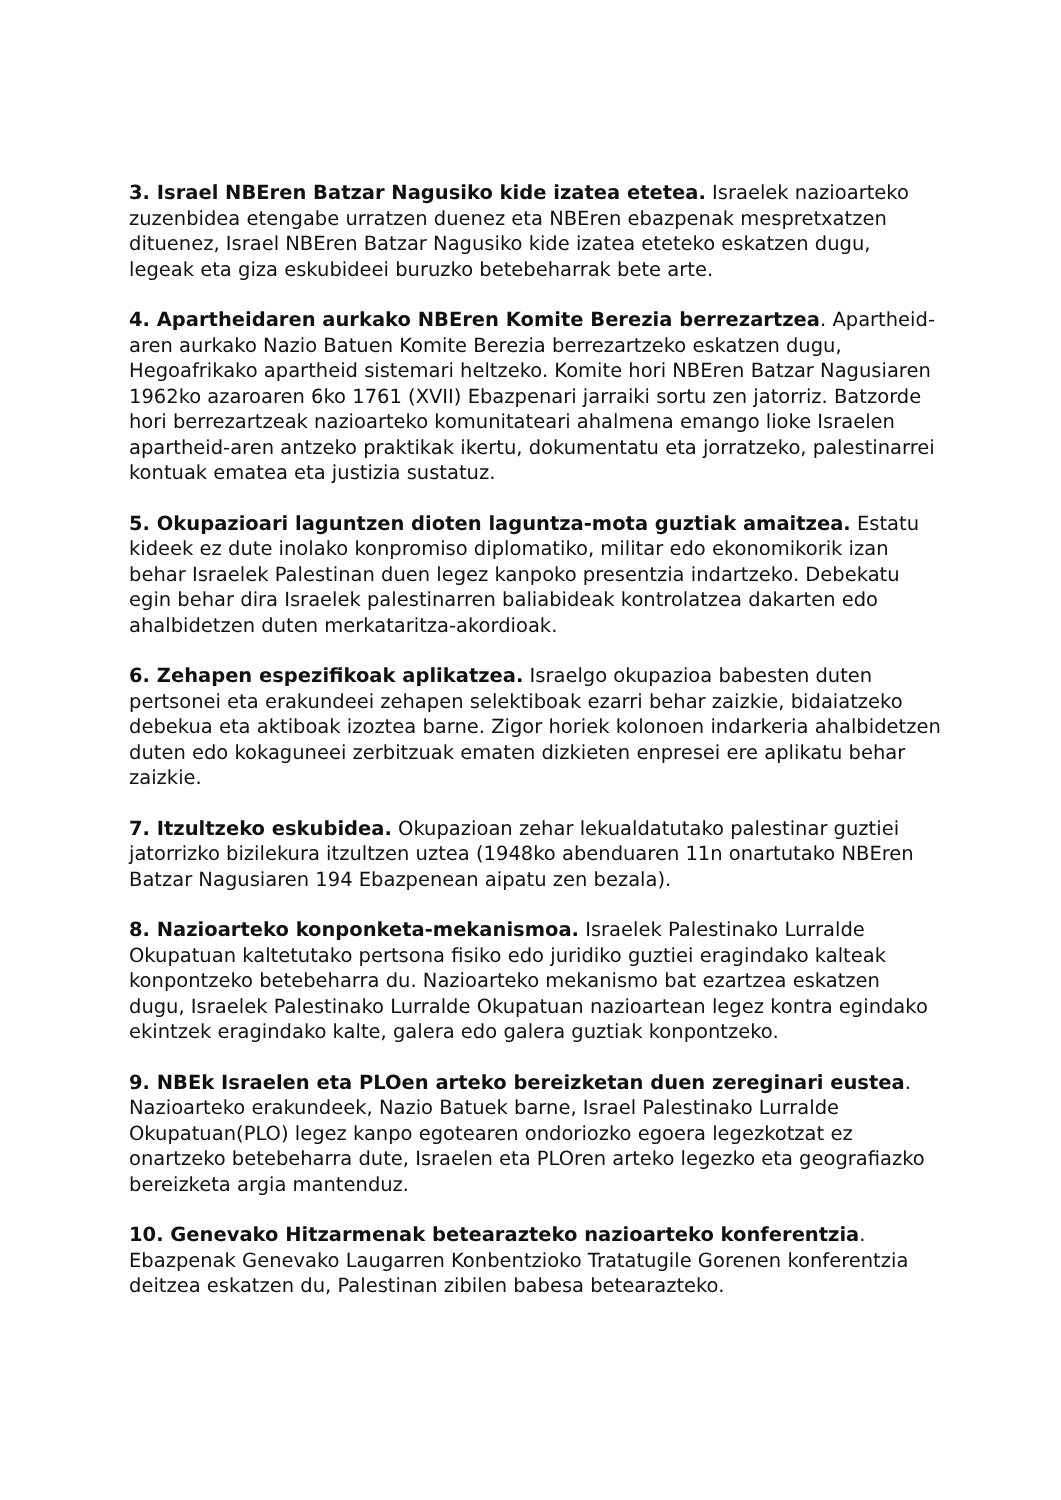3. Israel NBEren Batzar Nagusiko kide izatea etetea. Israelek nazioarteko zuzenbidea etengabe urratzen duenez eta NBEren ebazpenak mespretxatzen dituenez, Israel NBEren Batzar Nagusiko kide izatea eteteko eskatzen dugu, legeak eta giza eskubideei buruzko betebeharrak bete arte.
4. Apartheidaren aurkako NBEren Komite Berezia berrezartzea. Apartheid-aren aurkako Nazio Batuen Komite Berezia berrezartzeko eskatzen dugu, Hegoafrikako apartheid sistemari heltzeko. Komite hori NBEren Batzar Nagusiaren 1962ko azaroaren 6ko 1761 (XVII) Ebazpenari jarraiki sortu zen jatorriz. Batzorde hori berrezartzeak nazioarteko komunitateari ahalmena emango lioke Israelen apartheid-aren antzeko praktikak ikertu, dokumentatu eta jorratzeko, palestinarrei kontuak ematea eta justizia sustatuz.
5. Okupazioari laguntzen dioten laguntza-mota guztiak amaitzea. Estatu kideek ez dute inolako konpromiso diplomatiko, militar edo ekonomikorik izan behar Israelek Palestinan duen legez kanpoko presentzia indartzeko. Debekatu egin behar dira Israelek palestinarren baliabideak kontrolatzea dakarten edo ahalbidetzen duten merkataritza-akordioak.
6. Zehapen espezifikoak aplikatzea. Israelgo okupazioa babesten duten pertsonei eta erakundeei zehapen selektiboak ezarri behar zaizkie, bidaiatzeko debekua eta aktiboak izoztea barne. Zigor horiek kolonoen indarkeria ahalbidetzen duten edo kokaguneei zerbitzuak ematen dizkieten enpresei ere aplikatu behar zaizkie.
7. Itzultzeko eskubidea. Okupazioan zehar lekualdatutako palestinar guztiei jatorrizko bizilekura itzultzen uztea (1948ko abenduaren 11n onartutako NBEren Batzar Nagusiaren 194 Ebazpenean aipatu zen bezala).
8. Nazioarteko konponketa-mekanismoa. Israelek Palestinako Lurralde Okupatuan kaltetutako pertsona fisiko edo juridiko guztiei eragindako kalteak konpontzeko betebeharra du. Nazioarteko mekanismo bat ezartzea eskatzen dugu, Israelek Palestinako Lurralde Okupatuan nazioartean legez kontra egindako ekintzek eragindako kalte, galera edo galera guztiak konpontzeko.
9. NBEk Israelen eta PLOen arteko bereizketan duen zereginari eustea. Nazioarteko erakundeek, Nazio Batuek barne, Israel Palestinako Lurralde Okupatuan(PLO) legez kanpo egotearen ondoriozko egoera legezkotzat ez onartzeko betebeharra dute, Israelen eta PLOren arteko legezko eta geografiazko bereizketa argia mantenduz.
10. Genevako Hitzarmenak betearazteko nazioarteko konferentzia. Ebazpenak Genevako Laugarren Konbentzioko Tratatugile Gorenen konferentzia deitzea eskatzen du, Palestinan zibilen babesa betearazteko.